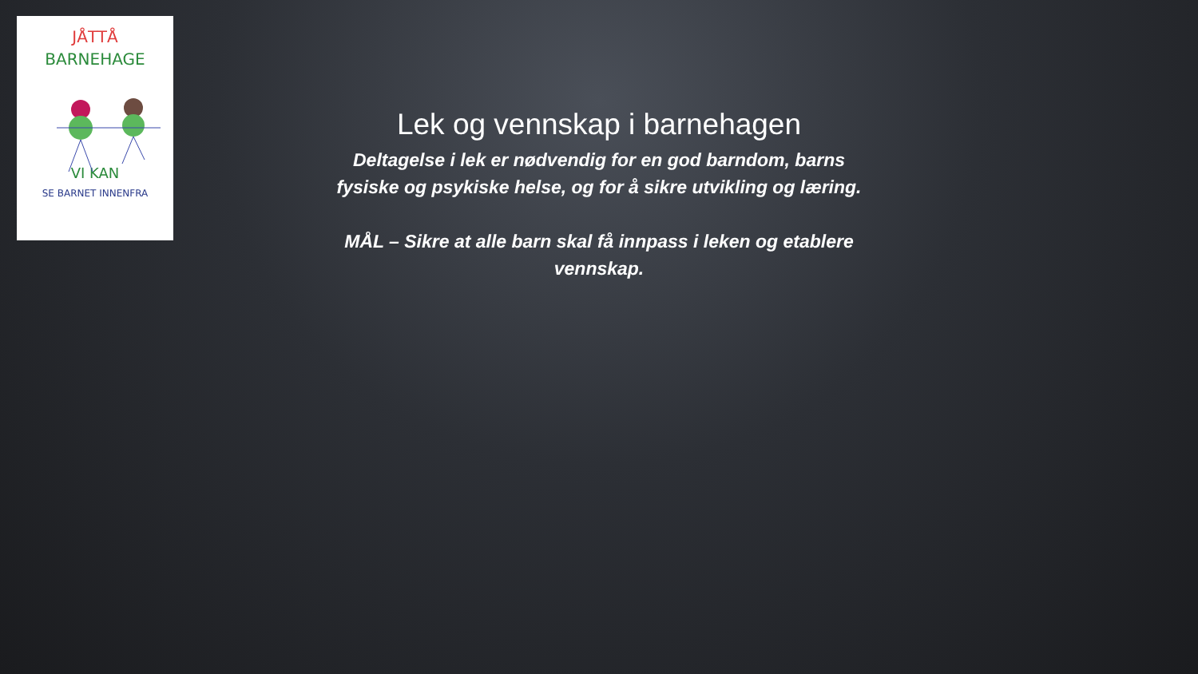JÅTTÅ
BARNEHAGE
VI KAN
SE BARNET INNENFRA
Lek og vennskap i barnehagen
Deltagelse i lek er nødvendig for en god barndom, barns fysiske og psykiske helse, og for å sikre utvikling og læring.
MÅL – Sikre at alle barn skal få innpass i leken og etablere vennskap.